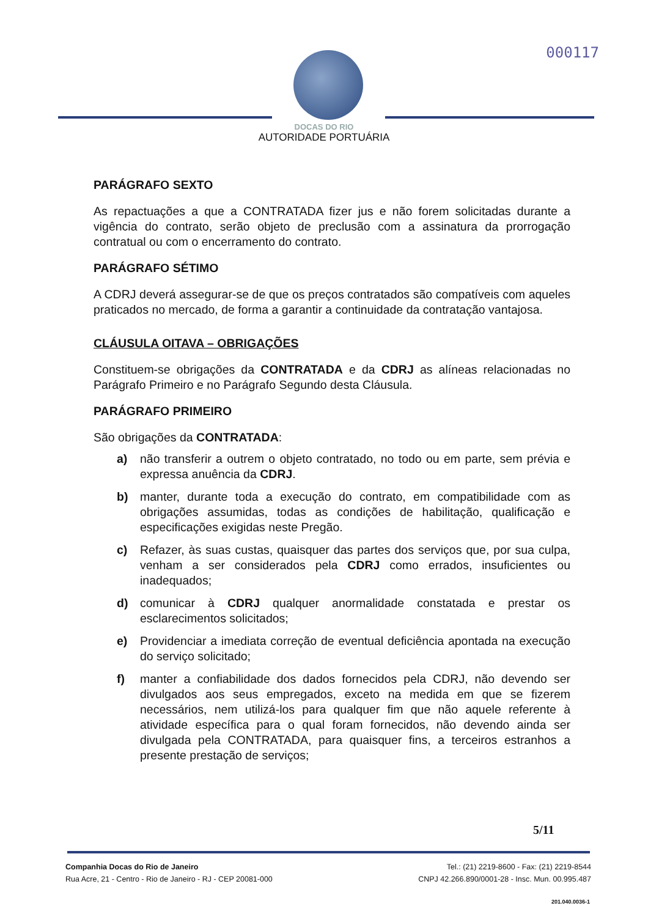000117
DOCAS DO RIO
AUTORIDADE PORTUÁRIA
PARÁGRAFO SEXTO
As repactuações a que a CONTRATADA fizer jus e não forem solicitadas durante a vigência do contrato, serão objeto de preclusão com a assinatura da prorrogação contratual ou com o encerramento do contrato.
PARÁGRAFO SÉTIMO
A CDRJ deverá assegurar-se de que os preços contratados são compatíveis com aqueles praticados no mercado, de forma a garantir a continuidade da contratação vantajosa.
CLÁUSULA OITAVA – OBRIGAÇÕES
Constituem-se obrigações da CONTRATADA e da CDRJ as alíneas relacionadas no Parágrafo Primeiro e no Parágrafo Segundo desta Cláusula.
PARÁGRAFO PRIMEIRO
São obrigações da CONTRATADA:
a) não transferir a outrem o objeto contratado, no todo ou em parte, sem prévia e expressa anuência da CDRJ.
b) manter, durante toda a execução do contrato, em compatibilidade com as obrigações assumidas, todas as condições de habilitação, qualificação e especificações exigidas neste Pregão.
c) Refazer, às suas custas, quaisquer das partes dos serviços que, por sua culpa, venham a ser considerados pela CDRJ como errados, insuficientes ou inadequados;
d) comunicar à CDRJ qualquer anormalidade constatada e prestar os esclarecimentos solicitados;
e) Providenciar a imediata correção de eventual deficiência apontada na execução do serviço solicitado;
f) manter a confiabilidade dos dados fornecidos pela CDRJ, não devendo ser divulgados aos seus empregados, exceto na medida em que se fizerem necessários, nem utilizá-los para qualquer fim que não aquele referente à atividade específica para o qual foram fornecidos, não devendo ainda ser divulgada pela CONTRATADA, para quaisquer fins, a terceiros estranhos a presente prestação de serviços;
5/11
Companhia Docas do Rio de Janeiro
Rua Acre, 21 - Centro - Rio de Janeiro - RJ - CEP 20081-000
Tel.: (21) 2219-8600 - Fax: (21) 2219-8544
CNPJ 42.266.890/0001-28 - Insc. Mun. 00.995.487
201.040.0036-1